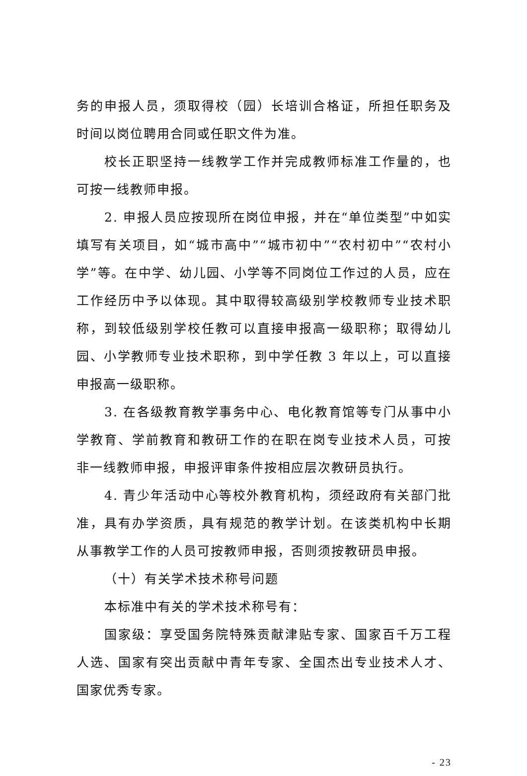务的申报人员，须取得校（园）长培训合格证，所担任职务及时间以岗位聘用合同或任职文件为准。
校长正职坚持一线教学工作并完成教师标准工作量的，也可按一线教师申报。
2. 申报人员应按现所在岗位申报，并在“单位类型”中如实填写有关项目，如“城市高中”“城市初中”“农村初中”“农村小学”等。在中学、幼儿园、小学等不同岗位工作过的人员，应在工作经历中予以体现。其中取得较高级别学校教师专业技术职称，到较低级别学校任教可以直接申报高一级职称；取得幼儿园、小学教师专业技术职称，到中学任教 3 年以上，可以直接申报高一级职称。
3. 在各级教育教学事务中心、电化教育馆等专门从事中小学教育、学前教育和教研工作的在职在岗专业技术人员，可按非一线教师申报，申报评审条件按相应层次教研员执行。
4. 青少年活动中心等校外教育机构，须经政府有关部门批准，具有办学资质，具有规范的教学计划。在该类机构中长期从事教学工作的人员可按教师申报，否则须按教研员申报。
（十）有关学术技术称号问题
本标准中有关的学术技术称号有：
国家级：享受国务院特殊贡献津贴专家、国家百千万工程人选、国家有突出贡献中青年专家、全国杰出专业技术人才、国家优秀专家。
- 23